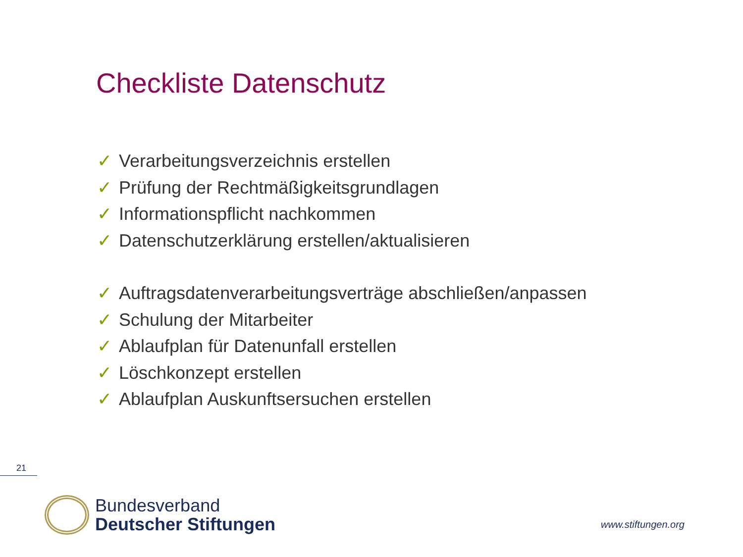Checkliste Datenschutz
✓ Verarbeitungsverzeichnis erstellen
✓ Prüfung der Rechtmäßigkeitsgrundlagen
✓ Informationspflicht nachkommen
✓ Datenschutzerklärung erstellen/aktualisieren
✓ Auftragsdatenverarbeitungsverträge abschließen/anpassen
✓ Schulung der Mitarbeiter
✓ Ablaufplan für Datenunfall erstellen
✓ Löschkonzept erstellen
✓ Ablaufplan Auskunftsersuchen erstellen
21
Bundesverband
Deutscher Stiftungen
www.stiftungen.org